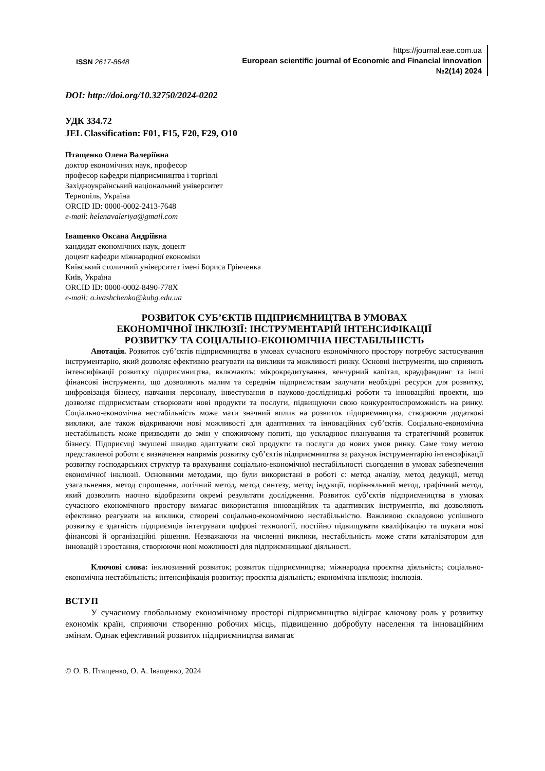ISSN 2617-8648
https://journal.eae.com.ua
European scientific journal of Economic and Financial innovation
№2(14) 2024
DOI: http://doi.org/10.32750/2024-0202
УДК 334.72
JEL Classification: F01, F15, F20, F29, O10
Птащенко Олена Валеріївна
доктор економічних наук, професор
професор кафедри підприємництва і торгівлі
Західноукраїнський національний університет
Тернопіль, Україна
ORCID ID: 0000-0002-2413-7648
e-mail: helenavaleriya@gmail.com
Іващенко Оксана Андріївна
кандидат економічних наук, доцент
доцент кафедри міжнародної економіки
Київський столичний університет імені Бориса Грінченка
Київ, Україна
ORCID ID: 0000-0002-8490-778X
e-mail: o.ivashchenko@kubg.edu.ua
РОЗВИТОК СУБ’ЄКТІВ ПІДПРИЄМНИЦТВА В УМОВАХ
ЕКОНОМІЧНОЇ ІНКЛЮЗІЇ: ІНСТРУМЕНТАРІЙ ІНТЕНСИФІКАЦІЇ
РОЗВИТКУ ТА СОЦІАЛЬНО-ЕКОНОМІЧНА НЕСТАБІЛЬНІСТЬ
Анотація. Розвиток суб’єктів підприємництва в умовах сучасного економічного простору потребує застосування інструментарію, який дозволяє ефективно реагувати на виклики та можливості ринку. Основні інструменти, що сприяють інтенсифікації розвитку підприємництва, включають: мікрокредитування, венчурний капітал, краудфандинг та інші фінансові інструменти, що дозволяють малим та середнім підприємствам залучати необхідні ресурси для розвитку, цифровізація бізнесу, навчання персоналу, інвестування в науково-дослідницькі роботи та інноваційні проекти, що дозволяє підприємствам створювати нові продукти та послуги, підвищуючи свою конкурентоспроможність на ринку. Соціально-економічна нестабільність може мати значний вплив на розвиток підприємництва, створюючи додаткові виклики, але також відкриваючи нові можливості для адаптивних та інноваційних суб’єктів. Соціально-економічна нестабільність може призводити до змін у споживчому попиті, що ускладнює планування та стратегічний розвиток бізнесу. Підприємці змушені швидко адаптувати свої продукти та послуги до нових умов ринку. Саме тому метою представленої роботи є визначення напрямів розвитку суб’єктів підприємництва за рахунок інструментарію інтенсифікації розвитку господарських структур та врахування соціально-економічної нестабільності сьогодення в умовах забезпечення економічної інклюзії. Основними методами, що були використані в роботі є: метод аналізу, метод дедукції, метод узагальнення, метод спрощення, логічний метод, метод синтезу, метод індукції, порівняльний метод, графічний метод, який дозволить наочно відобразити окремі результати дослідження. Розвиток суб’єктів підприємництва в умовах сучасного економічного простору вимагає використання інноваційних та адаптивних інструментів, які дозволяють ефективно реагувати на виклики, створені соціально-економічною нестабільністю. Важливою складовою успішного розвитку є здатність підприємців інтегрувати цифрові технології, постійно підвищувати кваліфікацію та шукати нові фінансові й організаційні рішення. Незважаючи на численні виклики, нестабільність може стати каталізатором для інновацій і зростання, створюючи нові можливості для підприємницької діяльності.
Ключові слова: інклюзивний розвиток; розвиток підприємництва; міжнародна проєктна діяльність; соціально-економічна нестабільність; інтенсифікація розвитку; проєктна діяльність; економічна інклюзія; інклюзія.
ВСТУП
У сучасному глобальному економічному просторі підприємництво відіграє ключову роль у розвитку економік країн, сприяючи створенню робочих місць, підвищенню добробуту населення та інноваційним змінам. Однак ефективний розвиток підприємництва вимагає
© О. В. Птащенко, О. А. Іващенко, 2024